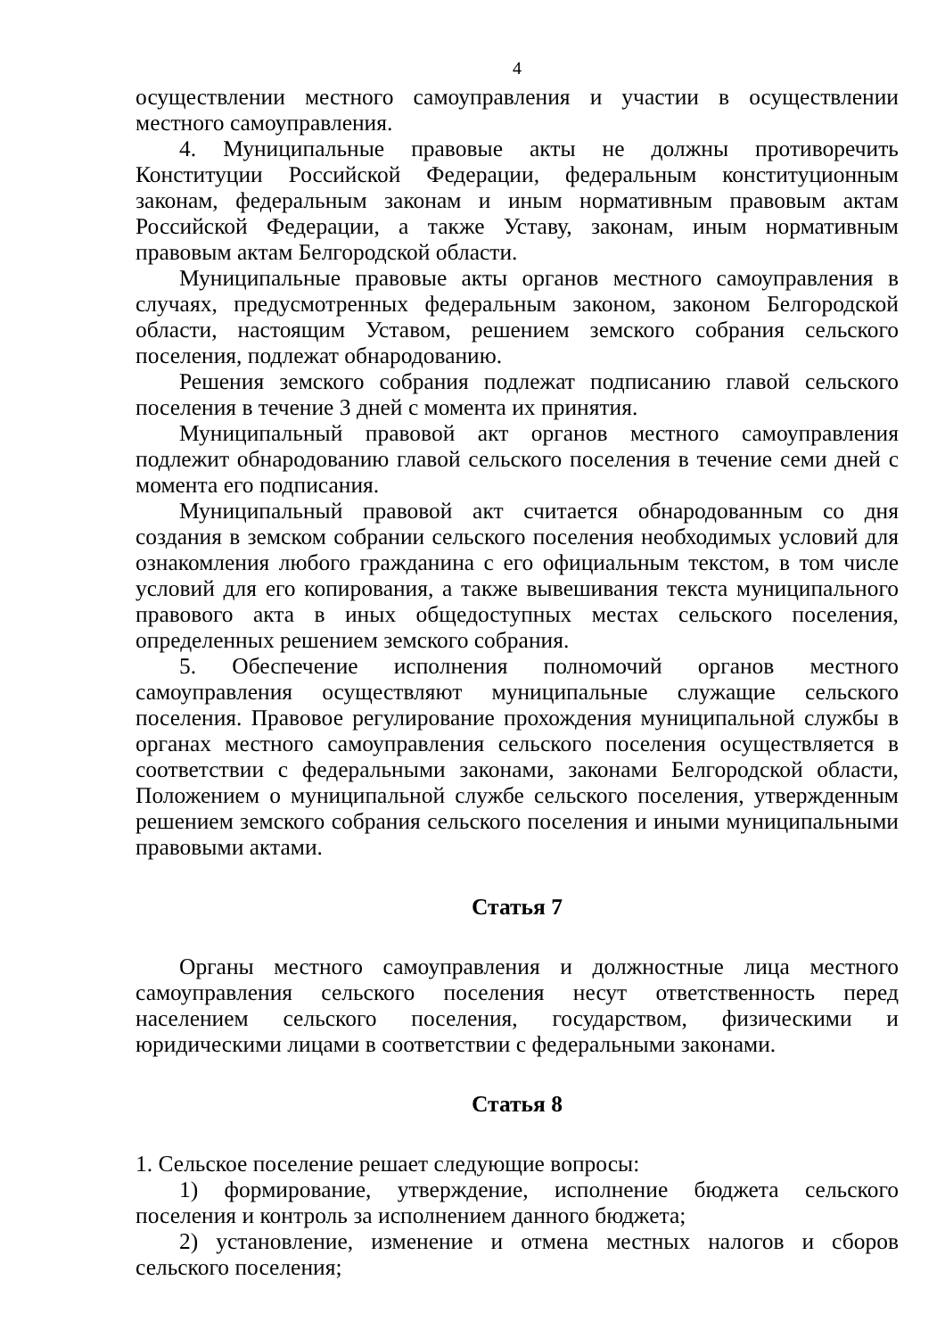4
осуществлении местного самоуправления и участии в осуществлении местного самоуправления.
4. Муниципальные правовые акты не должны противоречить Конституции Российской Федерации, федеральным конституционным законам, федеральным законам и иным нормативным правовым актам Российской Федерации, а также Уставу, законам, иным нормативным правовым актам Белгородской области.
Муниципальные правовые акты органов местного самоуправления в случаях, предусмотренных федеральным законом, законом Белгородской области, настоящим Уставом, решением земского собрания сельского поселения, подлежат обнародованию.
Решения земского собрания подлежат подписанию главой сельского поселения в течение 3 дней с момента их принятия.
Муниципальный правовой акт органов местного самоуправления подлежит обнародованию главой сельского поселения в течение семи дней с момента его подписания.
Муниципальный правовой акт считается обнародованным со дня создания в земском собрании сельского поселения необходимых условий для ознакомления любого гражданина с его официальным текстом, в том числе условий для его копирования, а также вывешивания текста муниципального правового акта в иных общедоступных местах сельского поселения, определенных решением земского собрания.
5. Обеспечение исполнения полномочий органов местного самоуправления осуществляют муниципальные служащие сельского поселения. Правовое регулирование прохождения муниципальной службы в органах местного самоуправления сельского поселения осуществляется в соответствии с федеральными законами, законами Белгородской области, Положением о муниципальной службе сельского поселения, утвержденным решением земского собрания сельского поселения и иными муниципальными правовыми актами.
Статья 7
Органы местного самоуправления и должностные лица местного самоуправления сельского поселения несут ответственность перед населением сельского поселения, государством, физическими и юридическими лицами в соответствии с федеральными законами.
Статья 8
1. Сельское поселение решает следующие вопросы:
1) формирование, утверждение, исполнение бюджета сельского поселения и контроль за исполнением данного бюджета;
2) установление, изменение и отмена местных налогов и сборов сельского поселения;